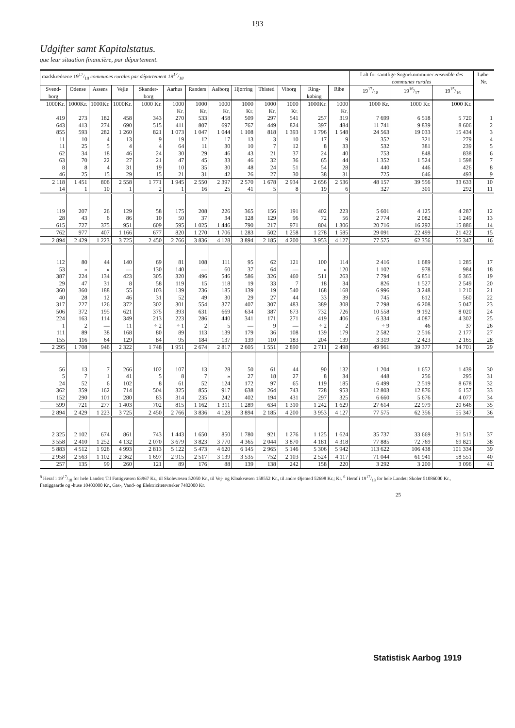193
Udgifter samt Kapitalstatus.
que leur situation financière, par département.
| raadskredsene 1917/18 communes rurales par département 1917/18 | | | | | | | | | | | | | I alt for samtlige Sognekommuner ensemble des communes rurales | | | Løbe-Nr. |
| --- | --- | --- | --- | --- | --- | --- | --- | --- | --- | --- | --- | --- | --- | --- | --- | --- |
| Svend-borg | Odense | Assens | Vejle | Skander-borg | Aarhus | Randers | Aalborg | Hjørring | Thisted | Viborg | Ring-købing | Ribe | 1917/18 | 1916/17 | 1915/16 | |
| 1000Kr. | 1000Kr. | 1000Kr. | 1000Kr. | 1000 Kr. | 1000 Kr. | 1000 Kr. | 1000 Kr. | 1000 Kr. | 1000 Kr. | 1000 Kr. | 1000Kr. | 1000 Kr. | 1000 Kr. | 1000 Kr. | 1000 Kr. | |
| 419 643 855 11 11 62 63 8 46 | 273 413 593 10 25 34 70 8 25 | 182 274 282 4 5 18 22 4 15 | 458 690 1 260 13 4 46 27 31 29 | 343 515 821 9 4 24 21 19 15 | 270 411 1 073 19 64 30 47 10 21 | 533 807 1 047 12 11 29 45 35 31 | 458 697 1 044 17 30 46 33 30 42 | 509 767 1 108 13 10 43 46 48 26 | 297 449 818 3 7 21 32 24 27 | 541 824 1 393 10 12 37 36 51 30 | 257 397 1 796 17 8 24 65 54 38 | 319 484 1 548 9 33 40 44 28 31 | 7 699 11 741 24 563 352 532 753 1 352 440 725 | 6 518 9 839 19 033 321 381 848 1 524 446 646 | 5 720 8 606 15 434 279 239 838 1 598 426 493 | 1 2 3 4 5 6 7 8 9 |
| 2 118 14 | 1 451 1 | 806 10 | 2 558 1 | 1 771 2 | 1 945 1 | 2 550 16 | 2 397 25 | 2 570 41 | 1 678 5 | 2 934 8 | 2 656 19 | 2 536 6 | 48 157 327 | 39 556 301 | 33 633 292 | 10 11 |
| 119 28 615 | 207 43 727 | 26 6 375 | 129 86 951 | 58 10 609 | 175 50 595 | 208 37 1 025 | 226 34 1 446 | 365 128 790 | 156 129 217 | 191 96 971 | 402 72 804 | 223 56 1 306 | 5 601 2 774 20 716 | 4 125 2 082 16 292 | 4 287 1 249 15 886 | 12 13 14 |
| 762 | 977 | 407 | 1 166 | 677 | 820 | 1 270 | 1 706 | 1 283 | 502 | 1 258 | 1 278 | 1 585 | 29 091 | 22 499 | 21 422 | 15 |
| 2 894 | 2 429 | 1 223 | 3 725 | 2 450 | 2 766 | 3 836 | 4 128 | 3 894 | 2 185 | 4 200 | 3 953 | 4 127 | 77 575 | 62 356 | 55 347 | 16 |
| 112 53 387 29 360 40 317 506 224 1 111 155 | 80 » 224 47 360 28 227 372 163 2 89 116 | 44 » 134 31 188 12 126 195 114 — 38 64 | 140 — 423 8 55 46 372 621 349 11 168 129 | 69 130 305 58 103 31 302 375 213 ÷ 2 80 84 | 81 140 320 119 139 52 301 393 223 ÷ 1 89 95 | 108 — 496 15 236 49 554 631 286 2 113 184 | 111 60 546 118 185 30 377 669 440 5 139 137 | 95 37 586 19 139 29 407 634 341 — 179 139 | 62 64 326 33 19 27 307 387 171 9 36 110 | 121 — 460 7 540 44 483 673 271 — 108 183 | 100 » 511 18 168 33 389 732 419 ÷ 2 139 204 | 114 120 263 34 168 39 308 726 406 2 179 139 | 2 416 1 102 7 794 826 6 996 745 7 298 10 558 6 334 ÷ 9 2 582 3 319 | 1 689 978 6 851 1 527 3 248 612 6 208 9 192 4 087 46 2 516 2 423 | 1 285 984 6 365 2 549 1 210 560 5 047 8 020 4 302 37 2 177 2 165 | 17 18 19 20 21 22 23 24 25 26 27 28 |
| 2 295 | 1 708 | 946 | 2 322 | 1 748 | 1 951 | 2 674 | 2 817 | 2 605 | 1 551 | 2 890 | 2 711 | 2 498 | 49 961 | 39 377 | 34 701 | 29 |
| 56 5 24 362 152 | 13 7 52 359 290 | 7 1 6 162 101 | 266 41 102 714 280 | 102 5 8 504 83 | 107 8 61 325 314 | 13 7 52 855 235 | 28 » 124 917 242 | 50 27 172 638 402 | 61 18 97 264 194 | 44 27 65 743 431 | 90 8 119 728 297 | 132 34 185 953 325 | 1 204 448 6 499 12 803 6 660 | 1 652 256 2 519 12 876 5 676 | 1 439 295 8 678 6 157 4 077 | 30 31 32 33 34 |
| 599 | 721 | 277 | 1 403 | 702 | 815 | 1 162 | 1 311 | 1 289 | 634 | 1 310 | 1 242 | 1 629 | 27 614 | 22 979 | 20 646 | 35 |
| 2 894 | 2 429 | 1 223 | 3 725 | 2 450 | 2 766 | 3 836 | 4 128 | 3 894 | 2 185 | 4 200 | 3 953 | 4 127 | 77 575 | 62 356 | 55 347 | 36 |
| 2 325 3 558 | 2 102 2 410 | 674 1 252 | 861 4 132 | 743 2 070 | 1 443 3 679 | 1 650 3 823 | 850 3 770 | 1 780 4 365 | 921 2 044 | 1 276 3 870 | 1 125 4 181 | 1 624 4 318 | 35 737 77 885 | 33 669 72 769 | 31 513 69 821 | 37 38 |
| 5 883 | 4 512 | 1 926 | 4 993 | 2 813 | 5 122 | 5 473 | 4 620 | 6 145 | 2 965 | 5 146 | 5 306 | 5 942 | 113 622 | 106 438 | 101 334 | 39 |
| 2 958 | 2 563 | 1 102 | 2 362 | 1 697 | 2 915 | 2 517 | 3 139 | 3 535 | 752 | 2 103 | 2 524 | 4 117 | 71 044 | 61 941 | 58 551 | 40 |
| 257 | 135 | 99 | 260 | 121 | 89 | 176 | 88 | 139 | 138 | 242 | 158 | 220 | 3 292 | 3 200 | 3 096 | 41 |
<sup>8</sup> Heraf i 1917/18 for hele Landet: Til Fattigvæsen 63967 Kr., til Skolevæsen 52050 Kr., til Vej- og Kloakvæsen 158552 Kr., til andre Øjemed 52698 Kr.; Kr. <sup>6</sup> Heraf i 1917/18 for hele Landet: Skoler 51086000 Kr., Fattiggaarde og -huse 10403000 Kr., Gas-, Vand- og Elektricitetsværker 7482000 Kr.
25
Statistisk Aarbog 1919